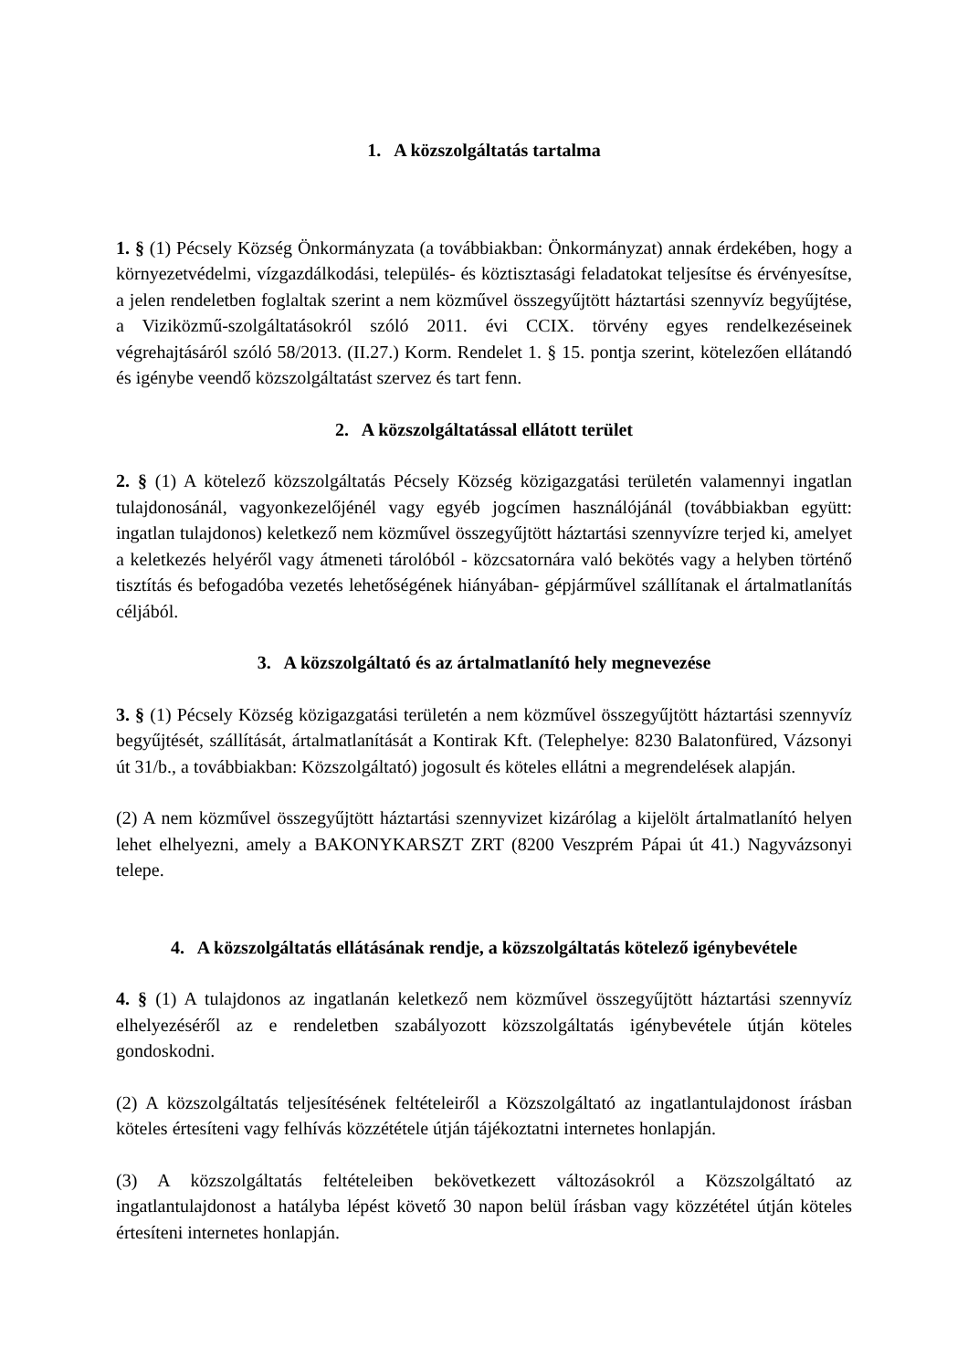1. A közszolgáltatás tartalma
1. § (1) Pécsely Község Önkormányzata (a továbbiakban: Önkormányzat) annak érdekében, hogy a környezetvédelmi, vízgazdálkodási, település- és köztisztasági feladatokat teljesítse és érvényesítse, a jelen rendeletben foglaltak szerint a nem közművel összegyűjtött háztartási szennyvíz begyűjtése, a Viziközmű-szolgáltatásokról szóló 2011. évi CCIX. törvény egyes rendelkezéseinek végrehajtásáról szóló 58/2013. (II.27.) Korm. Rendelet 1. § 15. pontja szerint, kötelezően ellátandó és igénybe veendő közszolgáltatást szervez és tart fenn.
2. A közszolgáltatással ellátott terület
2. § (1) A kötelező közszolgáltatás Pécsely Község közigazgatási területén valamennyi ingatlan tulajdonosánál, vagyonkezelőjénél vagy egyéb jogcímen használójánál (továbbiakban együtt: ingatlan tulajdonos) keletkező nem közművel összegyűjtött háztartási szennyvízre terjed ki, amelyet a keletkezés helyéről vagy átmeneti tárolóból - közcsatornára való bekötés vagy a helyben történő tisztítás és befogadóba vezetés lehetőségének hiányában- gépjárművel szállítanak el ártalmatlanítás céljából.
3. A közszolgáltató és az ártalmatlanító hely megnevezése
3. § (1) Pécsely Község közigazgatási területén a nem közművel összegyűjtött háztartási szennyvíz begyűjtését, szállítását, ártalmatlanítását a Kontirak Kft. (Telephelye: 8230 Balatonfüred, Vázsonyi út 31/b., a továbbiakban: Közszolgáltató) jogosult és köteles ellátni a megrendelések alapján.
(2) A nem közművel összegyűjtött háztartási szennyvizet kizárólag a kijelölt ártalmatlanító helyen lehet elhelyezni, amely a BAKONYKARSZT ZRT (8200 Veszprém Pápai út 41.) Nagyvázsonyi telepe.
4. A közszolgáltatás ellátásának rendje, a közszolgáltatás kötelező igénybevétele
4. § (1) A tulajdonos az ingatlanán keletkező nem közművel összegyűjtött háztartási szennyvíz elhelyezéséről az e rendeletben szabályozott közszolgáltatás igénybevétele útján köteles gondoskodni.
(2) A közszolgáltatás teljesítésének feltételeiről a Közszolgáltató az ingatlantulajdonost írásban köteles értesíteni vagy felhívás közzététele útján tájékoztatni internetes honlapján.
(3) A közszolgáltatás feltételeiben bekövetkezett változásokról a Közszolgáltató az ingatlantulajdonost a hatályba lépést követő 30 napon belül írásban vagy közzététel útján köteles értesíteni internetes honlapján.